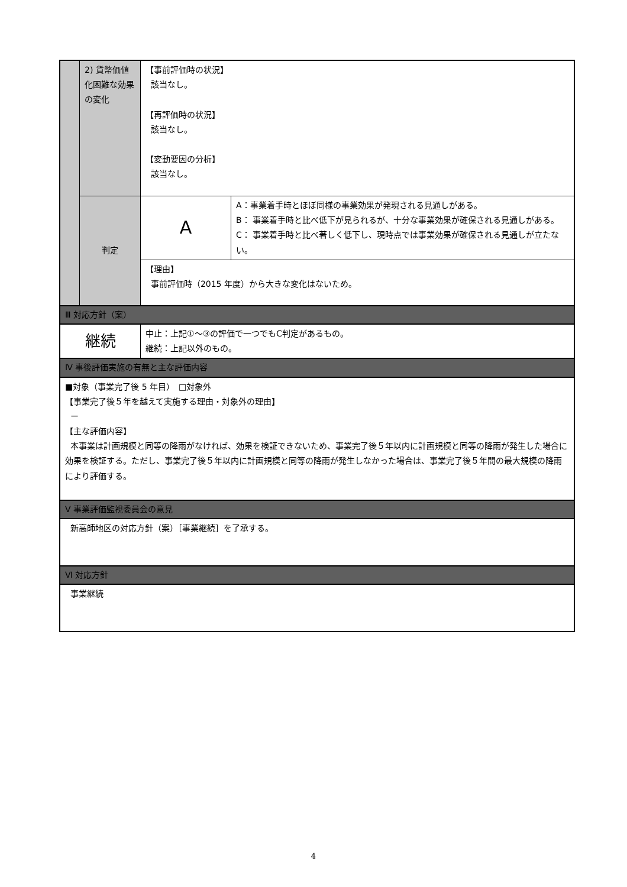| | 2) 貨幣価値化困難な効果の変化 | 【事前評価時の状況】 該当なし。 【再評価時の状況】 該当なし。 【変動要因の分析】 該当なし。 | |
| | 判定 | A | A：事業着手時とほぼ同様の事業効果が発現される見通しがある。 B： 事業着手時と比べ低下が見られるが、十分な事業効果が確保される見通しがある。 C： 事業着手時と比べ著しく低下し、現時点では事業効果が確保される見通しが立たない。 |
| | | 【理由】 事前評価時（2015 年度）から大きな変化はないため。 | |
| Ⅲ 対応方針（案） | | | |
| 継続 | | 中止：上記①～③の評価で一つでもC判定があるもの。 継続：上記以外のもの。 | |
| Ⅳ 事後評価実施の有無と主な評価内容 | | | |
| ■対象（事業完了後 5 年目） □対象外 【事業完了後５年を越えて実施する理由・対象外の理由】 ー 【主な評価内容】 本事業は計画規模と同等の降雨がなければ、効果を検証できないため、事業完了後５年以内に計画規模と同等の降雨が発生した場合に効果を検証する。ただし、事業完了後５年以内に計画規模と同等の降雨が発生しなかった場合は、事業完了後５年間の最大規模の降雨により評価する。 | | | |
| Ⅴ 事業評価監視委員会の意見 | | | |
| 新高師地区の対応方針（案）［事業継続］を了承する。 | | | |
| Ⅵ 対応方針 | | | |
| 事業継続 | | | |
4